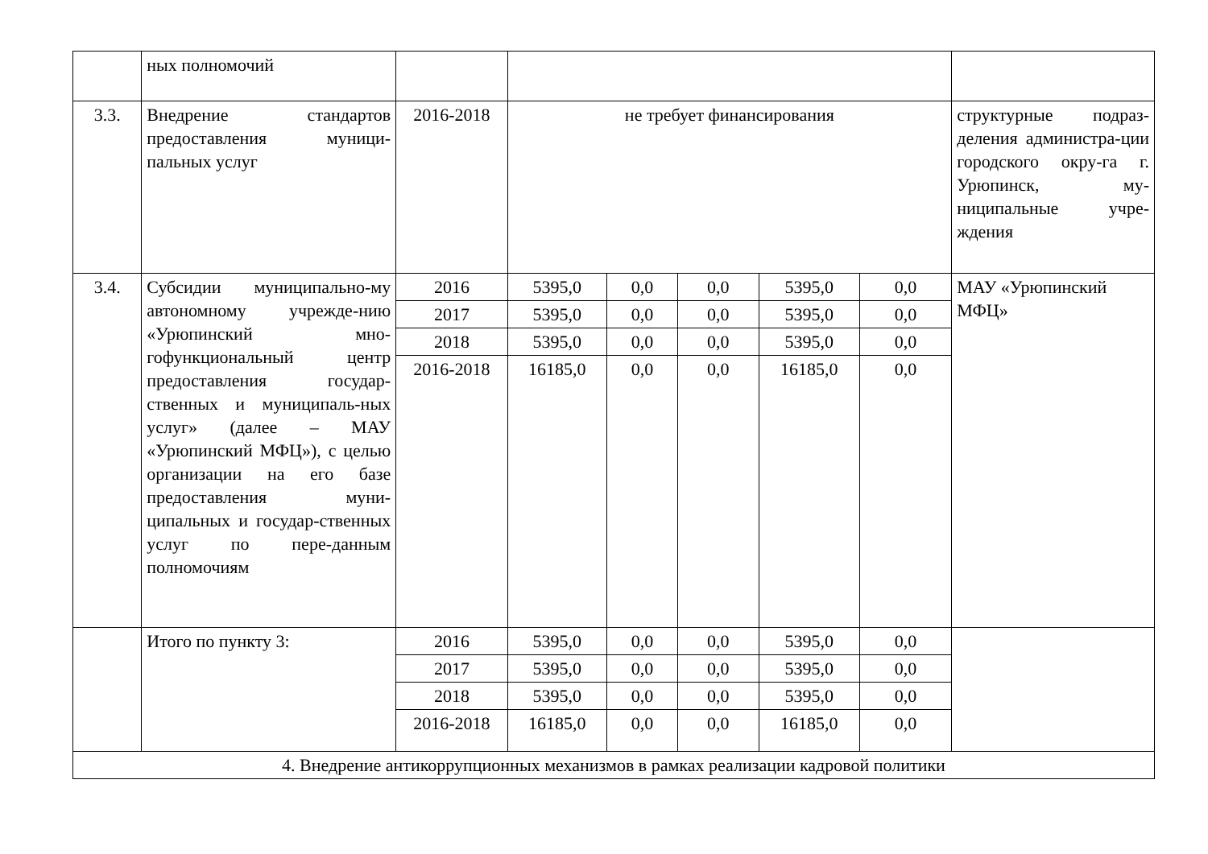| | ных полномочий | | | | | | | |
| 3.3. | Внедрение стандартов предоставления муници-пальных услуг | 2016-2018 | не требует финансирования | | | | | структурные подраз-деления администра-ции городского окру-га г. Урюпинск, му-ниципальные учре-ждения |
| 3.4. | Субсидии муниципально-му автономному учрежде-нию «Урюпинский мно-гофункциональный центр предоставления государ-ственных и муниципаль-ных услуг» (далее – МАУ «Урюпинский МФЦ»), с целью организации на его базе предоставления муни-ципальных и государ-ственных услуг по пере-данным полномочиям | 2016 | 5395,0 | 0,0 | 0,0 | 5395,0 | 0,0 | МАУ «Урюпинский МФЦ» |
| | | 2017 | 5395,0 | 0,0 | 0,0 | 5395,0 | 0,0 | |
| | | 2018 | 5395,0 | 0,0 | 0,0 | 5395,0 | 0,0 | |
| | | 2016-2018 | 16185,0 | 0,0 | 0,0 | 16185,0 | 0,0 | |
| | Итого по пункту 3: | 2016 | 5395,0 | 0,0 | 0,0 | 5395,0 | 0,0 | |
| | | 2017 | 5395,0 | 0,0 | 0,0 | 5395,0 | 0,0 | |
| | | 2018 | 5395,0 | 0,0 | 0,0 | 5395,0 | 0,0 | |
| | | 2016-2018 | 16185,0 | 0,0 | 0,0 | 16185,0 | 0,0 | |
| 4. Внедрение антикоррупционных механизмов в рамках реализации кадровой политики | | | | | | | | |